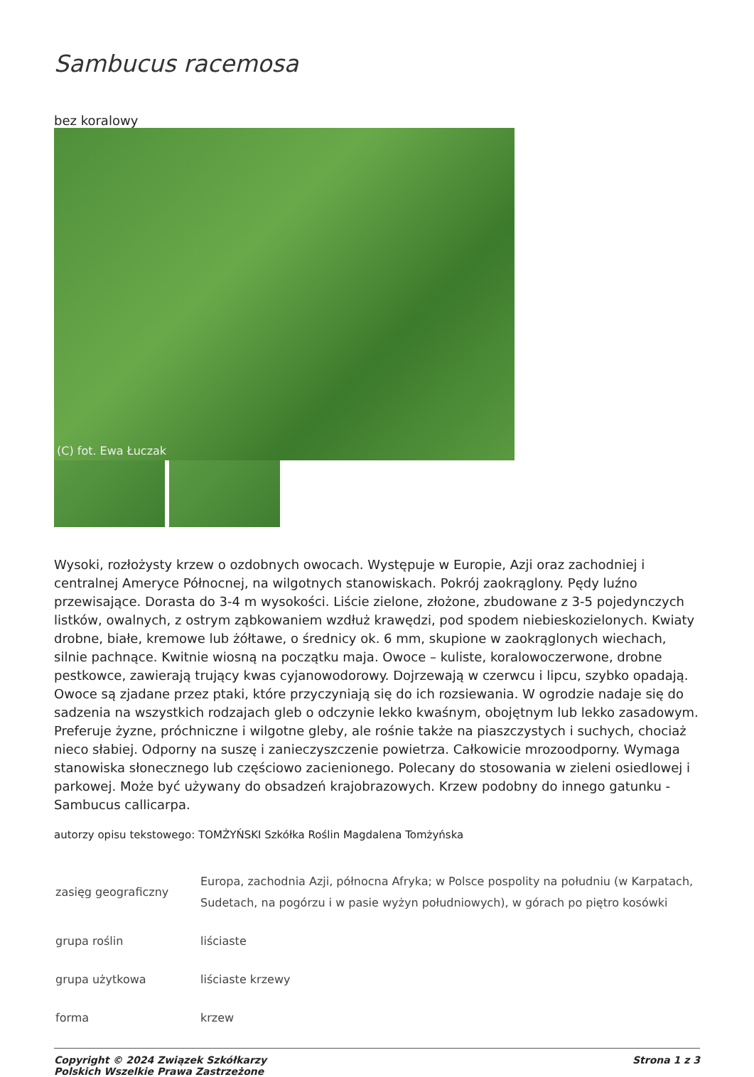Sambucus racemosa
bez koralowy
(C) fot. Ewa Łuczak
Wysoki, rozłożysty krzew o ozdobnych owocach. Występuje w Europie, Azji oraz zachodniej i centralnej Ameryce Północnej, na wilgotnych stanowiskach. Pokrój zaokrąglony. Pędy luźno przewisające. Dorasta do 3-4 m wysokości. Liście zielone, złożone, zbudowane z 3-5 pojedynczych listków, owalnych, z ostrym ząbkowaniem wzdłuż krawędzi, pod spodem niebieskozielonych. Kwiaty drobne, białe, kremowe lub żółtawe, o średnicy ok. 6 mm, skupione w zaokrąglonych wiechach, silnie pachnące. Kwitnie wiosną na początku maja. Owoce – kuliste, koralowoczerwone, drobne pestkowce, zawierają trujący kwas cyjanowodorowy. Dojrzewają w czerwcu i lipcu, szybko opadają. Owoce są zjadane przez ptaki, które przyczyniają się do ich rozsiewania. W ogrodzie nadaje się do sadzenia na wszystkich rodzajach gleb o odczynie lekko kwaśnym, obojętnym lub lekko zasadowym. Preferuje żyzne, próchniczne i wilgotne gleby, ale rośnie także na piaszczystych i suchych, chociaż nieco słabiej. Odporny na suszę i zanieczyszczenie powietrza. Całkowicie mrozoodporny. Wymaga stanowiska słonecznego lub częściowo zacienionego. Polecany do stosowania w zieleni osiedlowej i parkowej. Może być używany do obsadzeń krajobrazowych. Krzew podobny do innego gatunku - Sambucus callicarpa.
autorzy opisu tekstowego: TOMŻYŃSKI Szkółka Roślin Magdalena Tomżyńska
| zasięg geograficzny | Europa, zachodnia Azji, północna Afryka; w Polsce pospolity na południu (w Karpatach, Sudetach, na pogórzu i w pasie wyżyn południowych), w górach po piętro kosówki |
| grupa roślin | liściaste |
| grupa użytkowa | liściaste krzewy |
| forma | krzew |
Copyright © 2024 Związek Szkółkarzy
Polskich Wszelkie Prawa Zastrzeżone
Strona 1 z 3